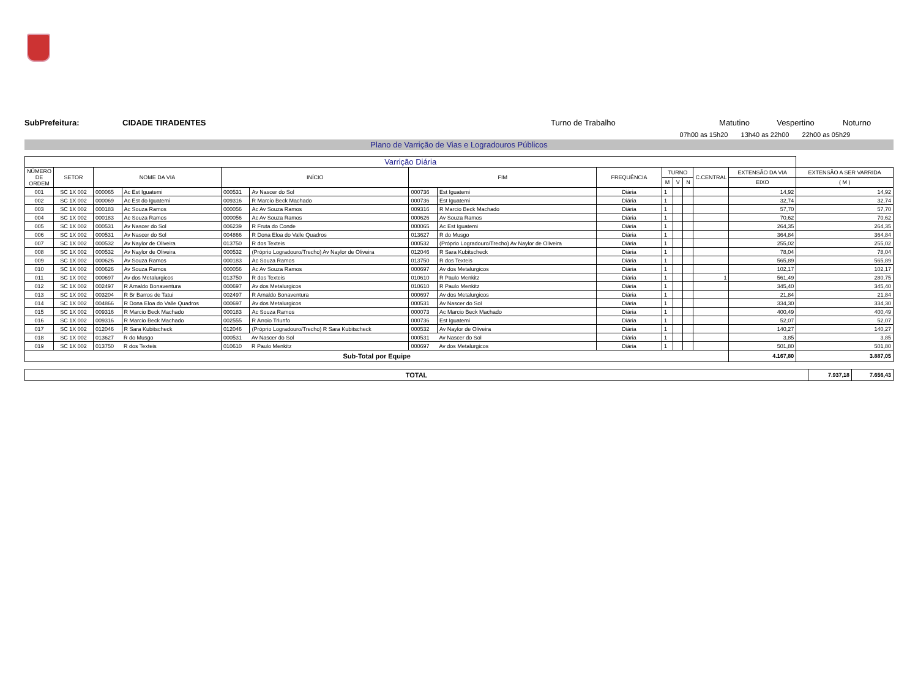SubPrefeitura: CIDADE TIRADENTES Turno de Trabalho Matutino Vespertino Noturno
07h00 as 15h20 13h40 as 22h00 22h00 as 05h29
Plano de Varrição de Vias e Logradouros Públicos
| Varrição Diária | | | | | | | | | | | | | | |
| NÚMERO DE ORDEM | SETOR | NOME DA VIA | | INÍCIO | | FIM | | FREQUÊNCIA | TURNO | | | C.CENTRAL | EXTENSÃO DA VIA | EXTENSÃO A SER VARRIDA |
| | | | | | | | | | M | V | N | | EIXO | ( M ) |
| 001 | SC 1X 002 | 000065 | Ac Est Iguatemi | 000531 | Av Nascer do Sol | 000736 | Est Iguatemi | Diária | 1 | | | | 14,92 | 14,92 |
| 002 | SC 1X 002 | 000069 | Ac Est do Iguatemi | 009316 | R Marcio Beck Machado | 000736 | Est Iguatemi | Diária | 1 | | | | 32,74 | 32,74 |
| 003 | SC 1X 002 | 000183 | Ac Souza Ramos | 000056 | Ac Av Souza Ramos | 009316 | R Marcio Beck Machado | Diária | 1 | | | | 57,70 | 57,70 |
| 004 | SC 1X 002 | 000183 | Ac Souza Ramos | 000056 | Ac Av Souza Ramos | 000626 | Av Souza Ramos | Diária | 1 | | | | 70,62 | 70,62 |
| 005 | SC 1X 002 | 000531 | Av Nascer do Sol | 006239 | R Fruta do Conde | 000065 | Ac Est Iguatemi | Diária | 1 | | | | 264,35 | 264,35 |
| 006 | SC 1X 002 | 000531 | Av Nascer do Sol | 004866 | R Dona Eloa do Valle Quadros | 013627 | R do Musgo | Diária | 1 | | | | 364,84 | 364,84 |
| 007 | SC 1X 002 | 000532 | Av Naylor de Oliveira | 013750 | R dos Texteis | 000532 | (Próprio Logradouro/Trecho) Av Naylor de Oliveira | Diária | 1 | | | | 255,02 | 255,02 |
| 008 | SC 1X 002 | 000532 | Av Naylor de Oliveira | 000532 | (Próprio Logradouro/Trecho) Av Naylor de Oliveira | 012046 | R Sara Kubitscheck | Diária | 1 | | | | 78,04 | 78,04 |
| 009 | SC 1X 002 | 000626 | Av Souza Ramos | 000183 | Ac Souza Ramos | 013750 | R dos Texteis | Diária | 1 | | | | 565,89 | 565,89 |
| 010 | SC 1X 002 | 000626 | Av Souza Ramos | 000056 | Ac Av Souza Ramos | 000697 | Av dos Metalurgicos | Diária | 1 | | | | 102,17 | 102,17 |
| 011 | SC 1X 002 | 000697 | Av dos Metalurgicos | 013750 | R dos Texteis | 010610 | R Paulo Menkitz | Diária | 1 | | | 1 | 561,49 | 280,75 |
| 012 | SC 1X 002 | 002497 | R Arnaldo Bonaventura | 000697 | Av dos Metalurgicos | 010610 | R Paulo Menkitz | Diária | 1 | | | | 345,40 | 345,40 |
| 013 | SC 1X 002 | 003204 | R Br Barros de Tatui | 002497 | R Arnaldo Bonaventura | 000697 | Av dos Metalurgicos | Diária | 1 | | | | 21,84 | 21,84 |
| 014 | SC 1X 002 | 004866 | R Dona Eloa do Valle Quadros | 000697 | Av dos Metalurgicos | 000531 | Av Nascer do Sol | Diária | 1 | | | | 334,30 | 334,30 |
| 015 | SC 1X 002 | 009316 | R Marcio Beck Machado | 000183 | Ac Souza Ramos | 000073 | Ac Marcio Beck Machado | Diária | 1 | | | | 400,49 | 400,49 |
| 016 | SC 1X 002 | 009316 | R Marcio Beck Machado | 002555 | R Arroio Triunfo | 000736 | Est Iguatemi | Diária | 1 | | | | 52,07 | 52,07 |
| 017 | SC 1X 002 | 012046 | R Sara Kubitscheck | 012046 | (Próprio Logradouro/Trecho) R Sara Kubitscheck | 000532 | Av Naylor de Oliveira | Diária | 1 | | | | 140,27 | 140,27 |
| 018 | SC 1X 002 | 013627 | R do Musgo | 000531 | Av Nascer do Sol | 000531 | Av Nascer do Sol | Diária | 1 | | | | 3,85 | 3,85 |
| 019 | SC 1X 002 | 013750 | R dos Texteis | 010610 | R Paulo Menkitz | 000697 | Av dos Metalurgicos | Diária | 1 | | | | 501,80 | 501,80 |
| Sub-Total por Equipe | | | | | | | | | | | | | 4.167,80 | 3.887,05 |
| TOTAL | 7.937,18 | 7.656,43 |